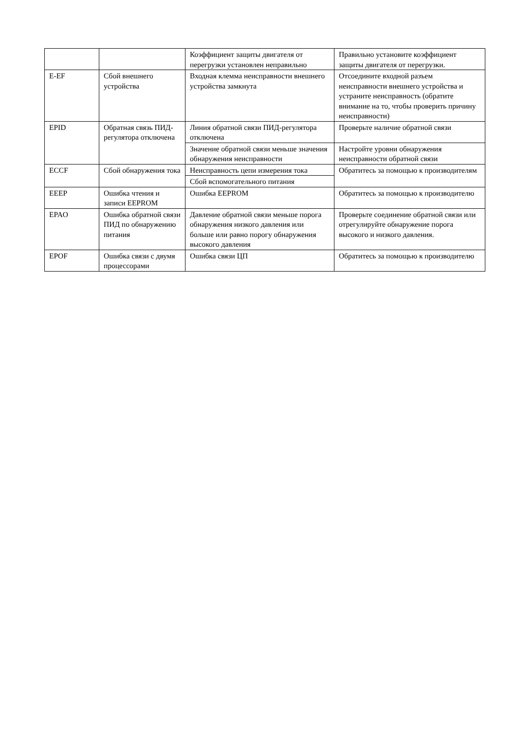| | | Коэффициент защиты двигателя от перегрузки установлен неправильно | Правильно установите коэффициент защиты двигателя от перегрузки. |
| E-EF | Сбой внешнего устройства | Входная клемма неисправности внешнего устройства замкнута | Отсоедините входной разъем неисправности внешнего устройства и устраните неисправность (обратите внимание на то, чтобы проверить причину неисправности) |
| EPID | Обратная связь ПИД-регулятора отключена | Линия обратной связи ПИД-регулятора отключена | Проверьте наличие обратной связи |
| | | Значение обратной связи меньше значения обнаружения неисправности | Настройте уровни обнаружения неисправности обратной связи |
| ECCF | Сбой обнаружения тока | Неисправность цепи измерения тока | Обратитесь за помощью к производителям |
| | | Сбой вспомогательного питания | |
| EEEP | Ошибка чтения и записи EEPROM | Ошибка EEPROM | Обратитесь за помощью к производителю |
| EPAO | Ошибка обратной связи ПИД по обнаружению питания | Давление обратной связи меньше порога обнаружения низкого давления или больше или равно порогу обнаружения высокого давления | Проверьте соединение обратной связи или отрегулируйте обнаружение порога высокого и низкого давления. |
| EPOF | Ошибка связи с двумя процессорами | Ошибка связи ЦП | Обратитесь за помощью к производителю |